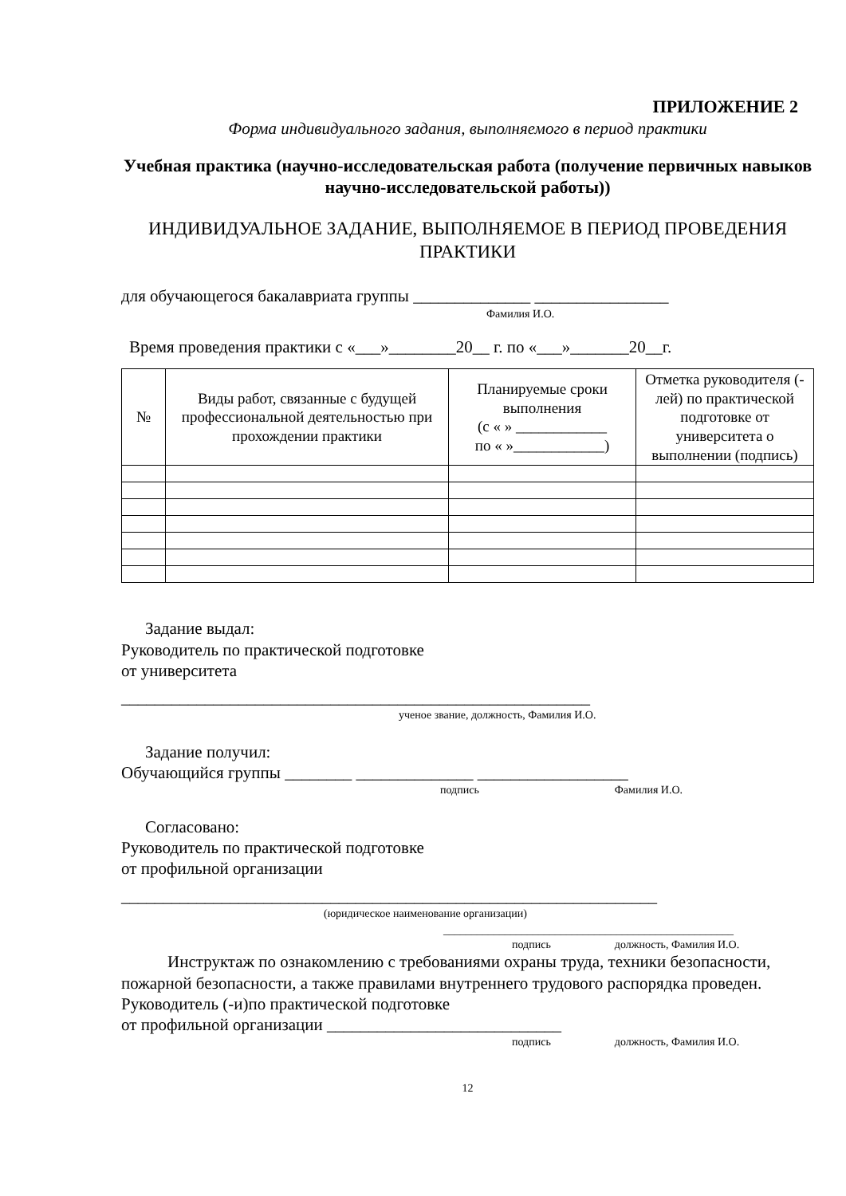ПРИЛОЖЕНИЕ 2
Форма индивидуального задания, выполняемого в период практики
Учебная практика (научно-исследовательская работа (получение первичных навыков научно-исследовательской работы))
ИНДИВИДУАЛЬНОЕ ЗАДАНИЕ, ВЫПОЛНЯЕМОЕ В ПЕРИОД ПРОВЕДЕНИЯ ПРАКТИКИ
для обучающегося бакалавриата группы ______________ ________________
Фамилия И.О.
Время проведения практики с «___»________20__ г. по «___»_______20__г.
| № | Виды работ, связанные с будущей профессиональной деятельностью при прохождении практики | Планируемые сроки выполнения (с « » ____________ по « »____________) | Отметка руководителя (-лей) по практической подготовке от университета о выполнении (подпись) |
| --- | --- | --- | --- |
Задание выдал:
Руководитель по практической подготовке
от университета
________________________________________________________
ученое звание, должность, Фамилия И.О.
Задание получил:
Обучающийся группы ________ ______________ __________________
подпись Фамилия И.О.
Согласовано:
Руководитель по практической подготовке
от профильной организации
________________________________________________________________
(юридическое наименование организации)
____________________________________________________
подпись должность, Фамилия И.О.
Инструктаж по ознакомлению с требованиями охраны труда, техники безопасности, пожарной безопасности, а также правилами внутреннего трудового распорядка проведен.
Руководитель (-и)по практической подготовке
от профильной организации ____________________________
подпись должность, Фамилия И.О.
12